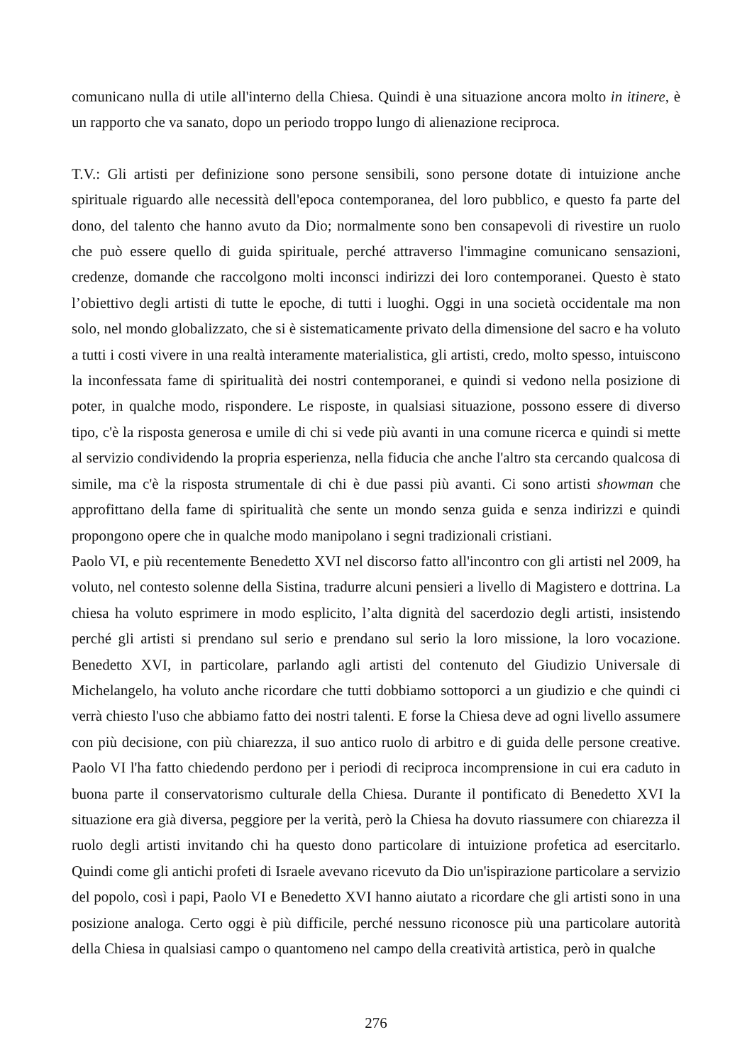comunicano nulla di utile all'interno della Chiesa. Quindi è una situazione ancora molto in itinere, è un rapporto che va sanato, dopo un periodo troppo lungo di alienazione reciproca.
T.V.: Gli artisti per definizione sono persone sensibili, sono persone dotate di intuizione anche spirituale riguardo alle necessità dell'epoca contemporanea, del loro pubblico, e questo fa parte del dono, del talento che hanno avuto da Dio; normalmente sono ben consapevoli di rivestire un ruolo che può essere quello di guida spirituale, perché attraverso l'immagine comunicano sensazioni, credenze, domande che raccolgono molti inconsci indirizzi dei loro contemporanei. Questo è stato l’obiettivo degli artisti di tutte le epoche, di tutti i luoghi. Oggi in una società occidentale ma non solo, nel mondo globalizzato, che si è sistematicamente privato della dimensione del sacro e ha voluto a tutti i costi vivere in una realtà interamente materialistica, gli artisti, credo, molto spesso, intuiscono la inconfessata fame di spiritualità dei nostri contemporanei, e quindi si vedono nella posizione di poter, in qualche modo, rispondere. Le risposte, in qualsiasi situazione, possono essere di diverso tipo, c'è la risposta generosa e umile di chi si vede più avanti in una comune ricerca e quindi si mette al servizio condividendo la propria esperienza, nella fiducia che anche l'altro sta cercando qualcosa di simile, ma c'è la risposta strumentale di chi è due passi più avanti. Ci sono artisti showman che approfittano della fame di spiritualità che sente un mondo senza guida e senza indirizzi e quindi propongono opere che in qualche modo manipolano i segni tradizionali cristiani.
Paolo VI, e più recentemente Benedetto XVI nel discorso fatto all'incontro con gli artisti nel 2009, ha voluto, nel contesto solenne della Sistina, tradurre alcuni pensieri a livello di Magistero e dottrina. La chiesa ha voluto esprimere in modo esplicito, l’alta dignità del sacerdozio degli artisti, insistendo perché gli artisti si prendano sul serio e prendano sul serio la loro missione, la loro vocazione. Benedetto XVI, in particolare, parlando agli artisti del contenuto del Giudizio Universale di Michelangelo, ha voluto anche ricordare che tutti dobbiamo sottoporci a un giudizio e che quindi ci verrà chiesto l'uso che abbiamo fatto dei nostri talenti. E forse la Chiesa deve ad ogni livello assumere con più decisione, con più chiarezza, il suo antico ruolo di arbitro e di guida delle persone creative. Paolo VI l'ha fatto chiedendo perdono per i periodi di reciproca incomprensione in cui era caduto in buona parte il conservatorismo culturale della Chiesa. Durante il pontificato di Benedetto XVI la situazione era già diversa, peggiore per la verità, però la Chiesa ha dovuto riassumere con chiarezza il ruolo degli artisti invitando chi ha questo dono particolare di intuizione profetica ad esercitarlo. Quindi come gli antichi profeti di Israele avevano ricevuto da Dio un'ispirazione particolare a servizio del popolo, così i papi, Paolo VI e Benedetto XVI hanno aiutato a ricordare che gli artisti sono in una posizione analoga. Certo oggi è più difficile, perché nessuno riconosce più una particolare autorità della Chiesa in qualsiasi campo o quantomeno nel campo della creatività artistica, però in qualche
276